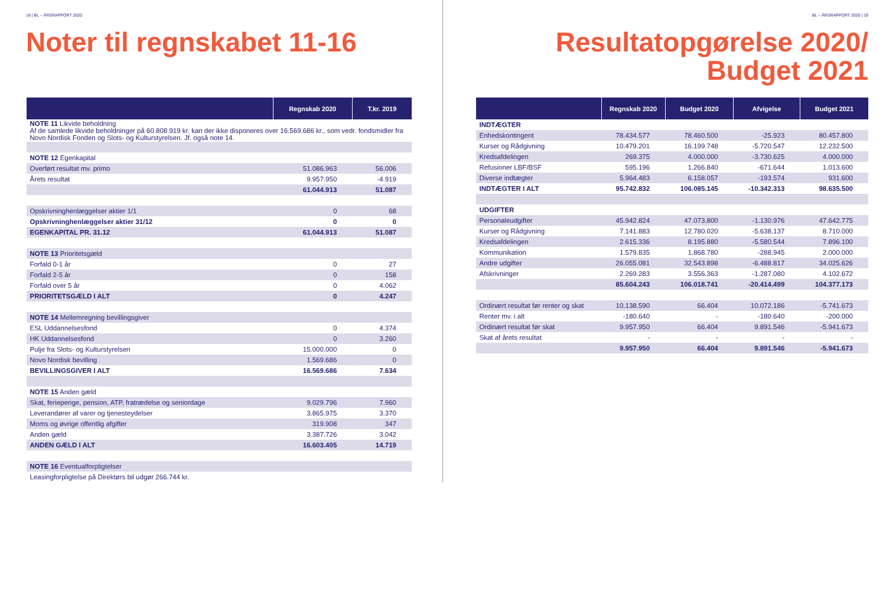18 | BL – ÅRSRAPPORT 2020
Noter til regnskabet 11-16
| | Regnskab 2020 | T.kr. 2019 |
| --- | --- | --- |
| NOTE 11 Likvide beholdning Af de samlede likvide beholdninger på 60.808.919 kr. kan der ikke disponeres over 16.569.686 kr., som vedr. fondsmidler fra Novo Nordisk Fonden og Slots- og Kulturstyrelsen. Jf. også note 14. | | |
| NOTE 12 Egenkapital | | |
| Overført resultat mv. primo | 51.086.963 | 56.006 |
| Årets resultat | 9.957.950 | -4.919 |
| | 61.044.913 | 51.087 |
| Opskrivninghenlæggelser aktier 1/1 | 0 | 68 |
| Opskrivninghenlæggelser aktier 31/12 | 0 | 0 |
| EGENKAPITAL PR. 31.12 | 61.044.913 | 51.087 |
| NOTE 13 Prioritetsgæld | | |
| Forfald 0-1 år | 0 | 27 |
| Forfald 2-5 år | 0 | 158 |
| Forfald over 5 år | 0 | 4.062 |
| PRIORITETSGÆLD I ALT | 0 | 4.247 |
| NOTE 14 Mellemregning bevillingsgiver | | |
| ESL Uddannelsesfond | 0 | 4.374 |
| HK Uddannelsesfond | 0 | 3.260 |
| Pulje fra Slots- og Kulturstyrelsen | 15.000.000 | 0 |
| Novo Nordisk bevilling | 1.569.686 | 0 |
| BEVILLINGSGIVER I ALT | 16.569.686 | 7.634 |
| NOTE 15 Anden gæld | | |
| Skat, feriepenge, pension, ATP, fratrædelse og seniordage | 9.029.796 | 7.960 |
| Leverandører af varer og tjenesteydelser | 3.865.975 | 3.370 |
| Moms og øvrige offentlig afgifter | 319.908 | 347 |
| Anden gæld | 3.387.726 | 3.042 |
| ANDEN GÆLD I ALT | 16.603.405 | 14.719 |
| NOTE 16 Eventualforpligtelser | | |
| Leasingforpligtelse på Direktørs bil udgør 266.744 kr. | | |
BL – ÅRSRAPPORT 2020 | 19
Resultatopgørelse 2020/
Budget 2021
| | Regnskab 2020 | Budget 2020 | Afvigelse | Budget 2021 |
| --- | --- | --- | --- | --- |
| INDTÆGTER | | | | |
| Enhedskontingent | 78.434.577 | 78.460.500 | -25.923 | 80.457.800 |
| Kurser og Rådgivning | 10.479.201 | 16.199.748 | -5.720.547 | 12.232.500 |
| Kredsafdelingen | 269.375 | 4.000.000 | -3.730.625 | 4.000.000 |
| Refusioner LBF/BSF | 595.196 | 1.266.840 | -671.644 | 1.013.600 |
| Diverse indtægter | 5.964.483 | 6.158.057 | -193.574 | 931.600 |
| INDTÆGTER I ALT | 95.742.832 | 106.085.145 | -10.342.313 | 98.635.500 |
| UDGIFTER | | | | |
| Personaleudgifter | 45.942.824 | 47.073.800 | -1.130.976 | 47.642.775 |
| Kurser og Rådgivning | 7.141.883 | 12.780.020 | -5.638.137 | 8.710.000 |
| Kredsafdelingen | 2.615.336 | 8.195.880 | -5.580.544 | 7.896.100 |
| Kommunikation | 1.579.835 | 1.868.780 | -288.945 | 2.000.000 |
| Andre udgifter | 26.055.081 | 32.543.898 | -6.488.817 | 34.025.626 |
| Afskrivninger | 2.269.283 | 3.556.363 | -1.287.080 | 4.102.672 |
| | 85.604.243 | 106.018.741 | -20.414.499 | 104.377.173 |
| Ordinært resultat før renter og skat | 10.138.590 | 66.404 | 10.072.186 | -5.741.673 |
| Renter mv. i alt | -180.640 | - | -180.640 | -200.000 |
| Ordinært resultat før skat | 9.957.950 | 66.404 | 9.891.546 | -5.941.673 |
| Skat af årets resultat | - | - | - | - |
| | 9.957.950 | 66.404 | 9.891.546 | -5.941.673 |